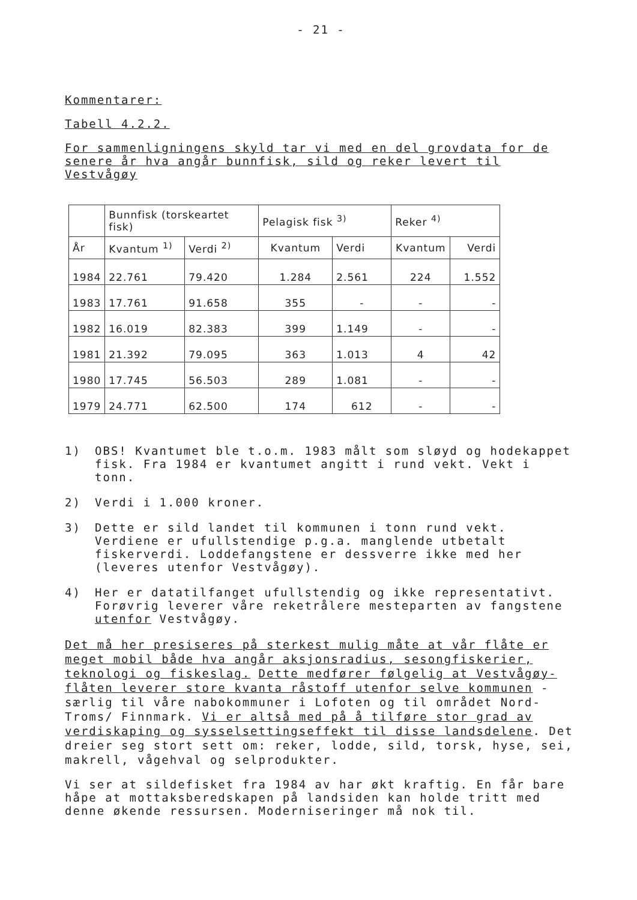- 21 -
Kommentarer:
Tabell 4.2.2.
For sammenligningens skyld tar vi med en del grovdata for de senere år hva angår bunnfisk, sild og reker levert til Vestvågøy
| | Bunnfisk (torskeartet fisk) | | Pelagisk fisk <sup>3)</sup> | | Reker <sup>4)</sup> | |
| --- | --- | --- | --- | --- | --- | --- |
| År | Kvantum <sup>1)</sup> | Verdi <sup>2)</sup> | Kvantum | Verdi | Kvantum | Verdi |
| 1984 | 22.761 | 79.420 | 1.284 | 2.561 | 224 | 1.552 |
| 1983 | 17.761 | 91.658 | 355 | - | - | - |
| 1982 | 16.019 | 82.383 | 399 | 1.149 | - | - |
| 1981 | 21.392 | 79.095 | 363 | 1.013 | 4 | 42 |
| 1980 | 17.745 | 56.503 | 289 | 1.081 | - | - |
| 1979 | 24.771 | 62.500 | 174 | 612 | - | - |
1) OBS! Kvantumet ble t.o.m. 1983 målt som sløyd og hodekappet fisk. Fra 1984 er kvantumet angitt i rund vekt. Vekt i tonn.
2) Verdi i 1.000 kroner.
3) Dette er sild landet til kommunen i tonn rund vekt. Verdiene er ufullstendige p.g.a. manglende utbetalt fiskerverdi. Loddefangstene er dessverre ikke med her (leveres utenfor Vestvågøy).
4) Her er datatilfanget ufullstendig og ikke representativt. Forøvrig leverer våre reketrålere mesteparten av fangstene utenfor Vestvågøy.
Det må her presiseres på sterkest mulig måte at vår flåte er meget mobil både hva angår aksjonsradius, sesongfiskerier, teknologi og fiskeslag. Dette medfører følgelig at Vestvågøy-flåten leverer store kvanta råstoff utenfor selve kommunen - særlig til våre nabokommuner i Lofoten og til området Nord-Troms/ Finnmark. Vi er altså med på å tilføre stor grad av verdiskaping og sysselsettingseffekt til disse landsdelene. Det dreier seg stort sett om: reker, lodde, sild, torsk, hyse, sei, makrell, vågehval og selprodukter.
Vi ser at sildefisket fra 1984 av har økt kraftig. En får bare håpe at mottaksberedskapen på landsiden kan holde tritt med denne økende ressursen. Moderniseringer må nok til.